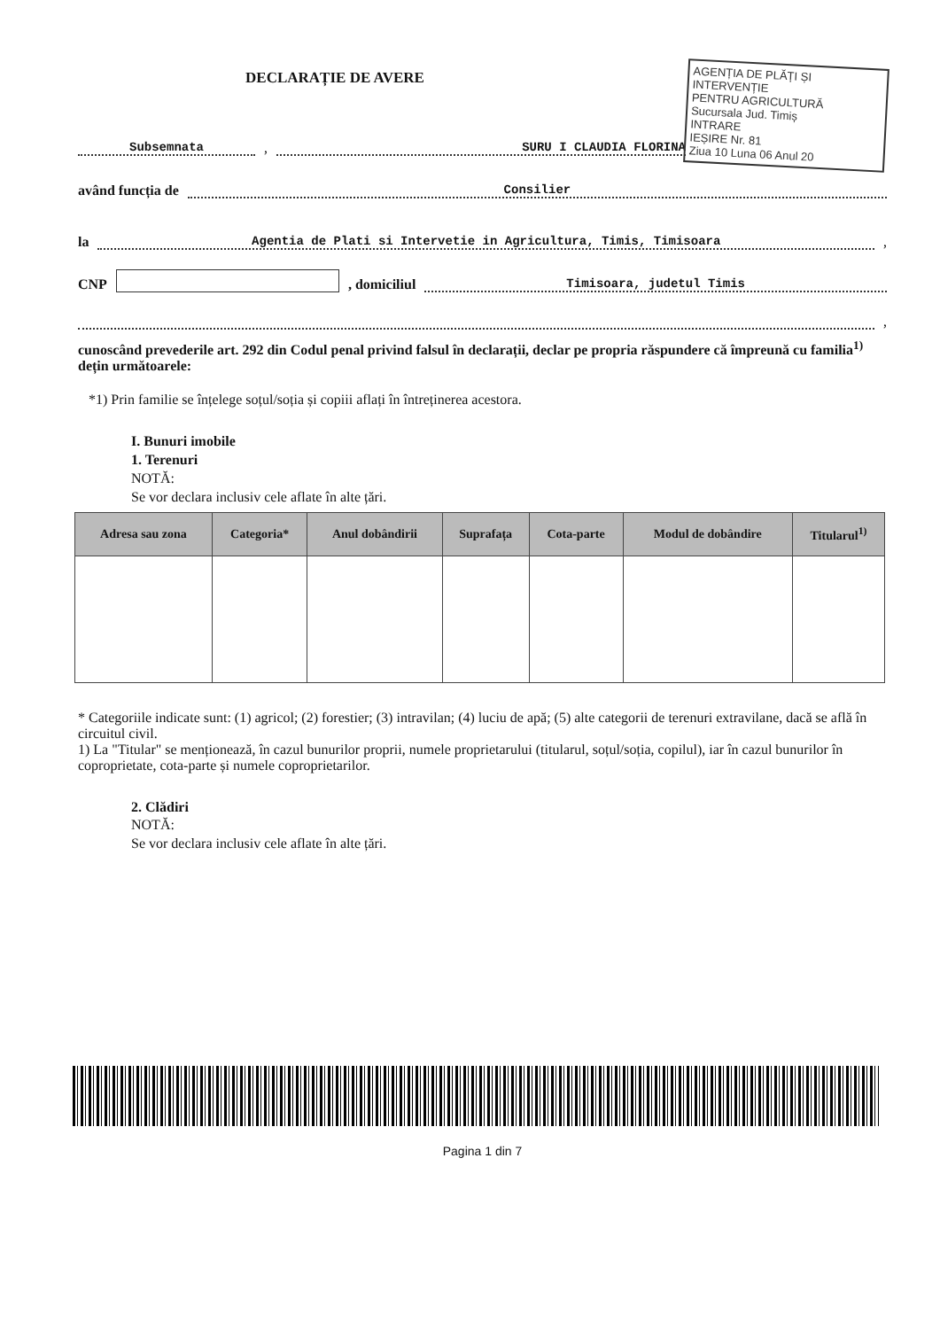AGENȚIA DE PLĂȚI ȘI INTERVENȚIE
PENTRU AGRICULTURĂ
Sucursala Jud. Timiș
INTRARE
IEȘIRE Nr. 81
Ziua 10 Luna 06 Anul 20
DECLARAȚIE DE AVERE
Subsemnata , SURU I CLAUDIA FLORINA
având funcția de Consilier
la Agentia de Plati si Intervetie in Agricultura, Timis, Timisoara,
CNP , domiciliul Timisoara, judetul Timis
,
cunoscând prevederile art. 292 din Codul penal privind falsul în declarații, declar pe propria răspundere că împreună cu familia<sup>1)</sup> dețin următoarele:
*1) Prin familie se înțelege soțul/soția și copiii aflați în întreținerea acestora.
I. Bunuri imobile
1. Terenuri
NOTĂ:
Se vor declara inclusiv cele aflate în alte țări.
| Adresa sau zona | Categoria* | Anul dobândirii | Suprafața | Cota-parte | Modul de dobândire | Titularul<sup>1)</sup> |
| --- | --- | --- | --- | --- | --- | --- |
* Categoriile indicate sunt: (1) agricol; (2) forestier; (3) intravilan; (4) luciu de apă; (5) alte categorii de terenuri extravilane, dacă se află în circuitul civil.
1) La "Titular" se menționează, în cazul bunurilor proprii, numele proprietarului (titularul, soțul/soția, copilul), iar în cazul bunurilor în coproprietate, cota-parte și numele coproprietarilor.
2. Clădiri
NOTĂ:
Se vor declara inclusiv cele aflate în alte țări.
Pagina 1 din 7